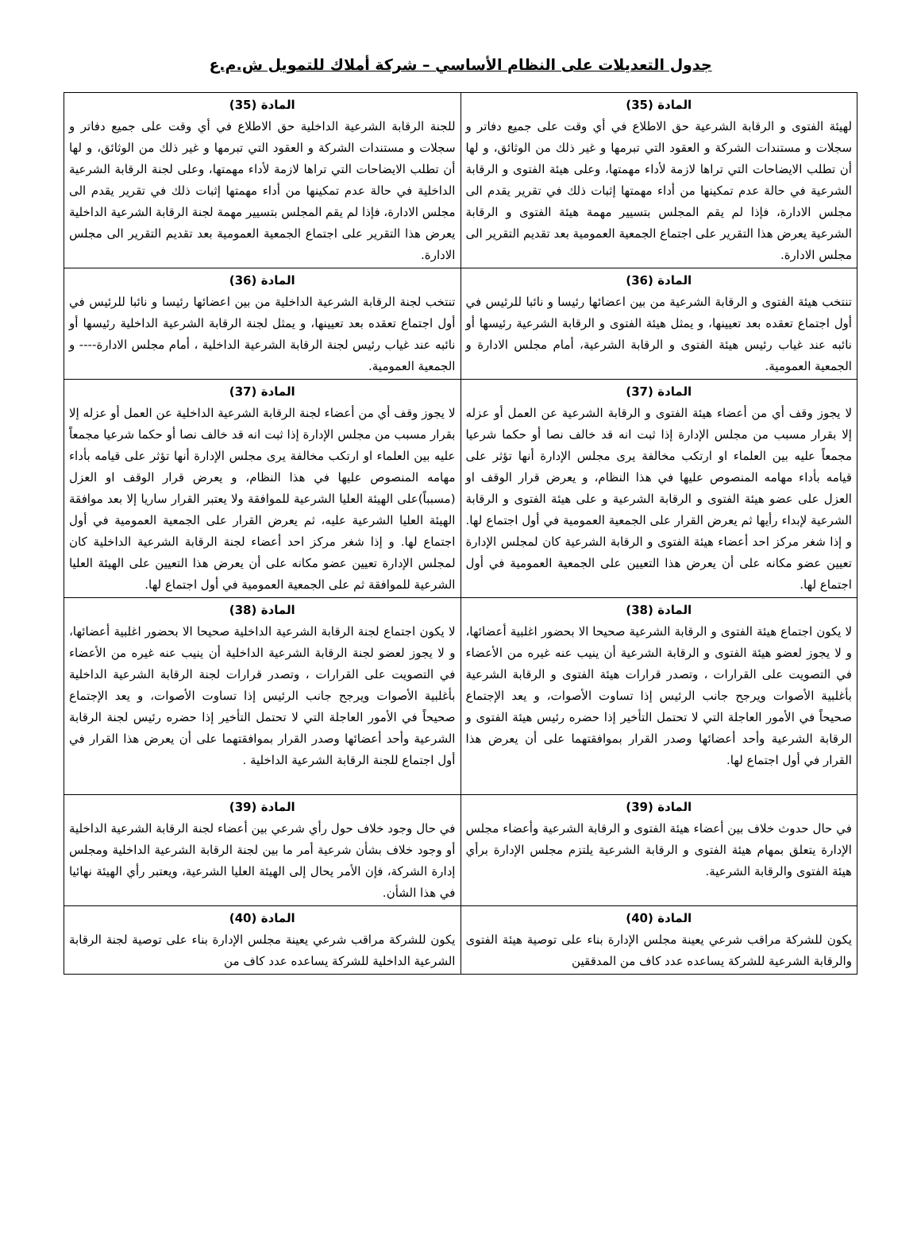جدول التعديلات على النظام الأساسي – شركة أملاك للتمويل ش.م.ع
| المادة (35) لهيئة الفتوى و الرقابة الشرعية حق الاطلاع في أي وقت على جميع دفاتر و سجلات و مستندات الشركة و العقود التي تبرمها و غير ذلك من الوثائق، و لها أن تطلب الايضاحات التي تراها لازمة لأداء مهمتها، وعلى هيئة الفتوى و الرقابة الشرعية في حالة عدم تمكينها من أداء مهمتها إثبات ذلك في تقرير يقدم الى مجلس الادارة، فإذا لم يقم المجلس بتسيير مهمة هيئة الفتوى و الرقابة الشرعية يعرض هذا التقرير على اجتماع الجمعية العمومية بعد تقديم التقرير الى مجلس الادارة. | المادة (35) للجنة الرقابة الشرعية الداخلية حق الاطلاع في أي وقت على جميع دفاتر و سجلات و مستندات الشركة و العقود التي تبرمها و غير ذلك من الوثائق، و لها أن تطلب الايضاحات التي تراها لازمة لأداء مهمتها، وعلى لجنة الرقابة الشرعية الداخلية في حالة عدم تمكينها من أداء مهمتها إثبات ذلك في تقرير يقدم الى مجلس الادارة، فإذا لم يقم المجلس بتسيير مهمة لجنة الرقابة الشرعية الداخلية يعرض هذا التقرير على اجتماع الجمعية العمومية بعد تقديم التقرير الى مجلس الادارة. |
| المادة (36) تنتخب هيئة الفتوى و الرقابة الشرعية من بين اعضائها رئيسا و نائبا للرئيس في أول اجتماع تعقده بعد تعيينها، و يمثل هيئة الفتوى و الرقابة الشرعية رئيسها أو نائبه عند غياب رئيس هيئة الفتوى و الرقابة الشرعية، أمام مجلس الادارة و الجمعية العمومية. | المادة (36) تنتخب لجنة الرقابة الشرعية الداخلية من بين اعضائها رئيسا و نائبا للرئيس في أول اجتماع تعقده بعد تعيينها، و يمثل لجنة الرقابة الشرعية الداخلية رئيسها أو نائبه عند غياب رئيس لجنة الرقابة الشرعية الداخلية ، أمام مجلس الادارة---- و الجمعية العمومية. |
| المادة (37) لا يجوز وقف أي من أعضاء هيئة الفتوى و الرقابة الشرعية عن العمل أو عزله إلا بقرار مسبب من مجلس الإدارة إذا ثبت انه قد خالف نصا أو حكما شرعيا مجمعاً عليه بين العلماء او ارتكب مخالفة يرى مجلس الإدارة أنها تؤثر على قيامه بأداء مهامه المنصوص عليها في هذا النظام، و يعرض قرار الوقف او العزل على عضو هيئة الفتوى و الرقابة الشرعية و على هيئة الفتوى و الرقابة الشرعية لإبداء رأيها ثم يعرض القرار على الجمعية العمومية في أول اجتماع لها. و إذا شغر مركز احد أعضاء هيئة الفتوى و الرقابة الشرعية كان لمجلس الإدارة تعيين عضو مكانه على أن يعرض هذا التعيين على الجمعية العمومية في أول اجتماع لها. | المادة (37) لا يجوز وقف أي من أعضاء لجنة الرقابة الشرعية الداخلية عن العمل أو عزله إلا بقرار مسبب من مجلس الإدارة إذا ثبت انه قد خالف نصا أو حكما شرعيا مجمعاً عليه بين العلماء او ارتكب مخالفة يرى مجلس الإدارة أنها تؤثر على قيامه بأداء مهامه المنصوص عليها في هذا النظام، و يعرض قرار الوقف او العزل (مسبباً)على الهيئة العليا الشرعية للموافقة ولا يعتبر القرار ساريا إلا بعد موافقة الهيئة العليا الشرعية عليه، ثم يعرض القرار على الجمعية العمومية في أول اجتماع لها. و إذا شغر مركز احد أعضاء لجنة الرقابة الشرعية الداخلية كان لمجلس الإدارة تعيين عضو مكانه على أن يعرض هذا التعيين على الهيئة العليا الشرعية للموافقة ثم على الجمعية العمومية في أول اجتماع لها. |
| المادة (38) لا يكون اجتماع هيئة الفتوى و الرقابة الشرعية صحيحا الا بحضور اغلبية أعضائها، و لا يجوز لعضو هيئة الفتوى و الرقابة الشرعية أن ينيب عنه غيره من الأعضاء في التصويت على القرارات ، وتصدر قرارات هيئة الفتوى و الرقابة الشرعية بأغلبية الأصوات ويرجح جانب الرئيس إذا تساوت الأصوات، و يعد الإجتماع صحيحاً في الأمور العاجلة التي لا تحتمل التأخير إذا حضره رئيس هيئة الفتوى و الرقابة الشرعية وأحد أعضائها وصدر القرار بموافقتهما على أن يعرض هذا القرار في أول اجتماع لها. | المادة (38) لا يكون اجتماع لجنة الرقابة الشرعية الداخلية صحيحا الا بحضور اغلبية أعضائها، و لا يجوز لعضو لجنة الرقابة الشرعية الداخلية أن ينيب عنه غيره من الأعضاء في التصويت على القرارات ، وتصدر قرارات لجنة الرقابة الشرعية الداخلية بأغلبية الأصوات ويرجح جانب الرئيس إذا تساوت الأصوات، و يعد الإجتماع صحيحاً في الأمور العاجلة التي لا تحتمل التأخير إذا حضره رئيس لجنة الرقابة الشرعية وأحد أعضائها وصدر القرار بموافقتهما على أن يعرض هذا القرار في أول اجتماع للجنة الرقابة الشرعية الداخلية . |
| المادة (39) في حال حدوث خلاف بين أعضاء هيئة الفتوى و الرقابة الشرعية وأعضاء مجلس الإدارة يتعلق بمهام هيئة الفتوى و الرقابة الشرعية يلتزم مجلس الإدارة برأي هيئة الفتوى والرقابة الشرعية. | المادة (39) في حال وجود خلاف حول رأي شرعي بين أعضاء لجنة الرقابة الشرعية الداخلية أو وجود خلاف بشأن شرعية أمر ما بين لجنة الرقابة الشرعية الداخلية ومجلس إدارة الشركة، فإن الأمر يحال إلى الهيئة العليا الشرعية، ويعتبر رأي الهيئة نهائيا في هذا الشأن. |
| المادة (40) يكون للشركة مراقب شرعي يعينة مجلس الإدارة بناء على توصية هيئة الفتوى والرقابة الشرعية للشركة يساعده عدد كاف من المدققين | المادة (40) يكون للشركة مراقب شرعي يعينة مجلس الإدارة بناء على توصية لجنة الرقابة الشرعية الداخلية للشركة يساعده عدد كاف من |